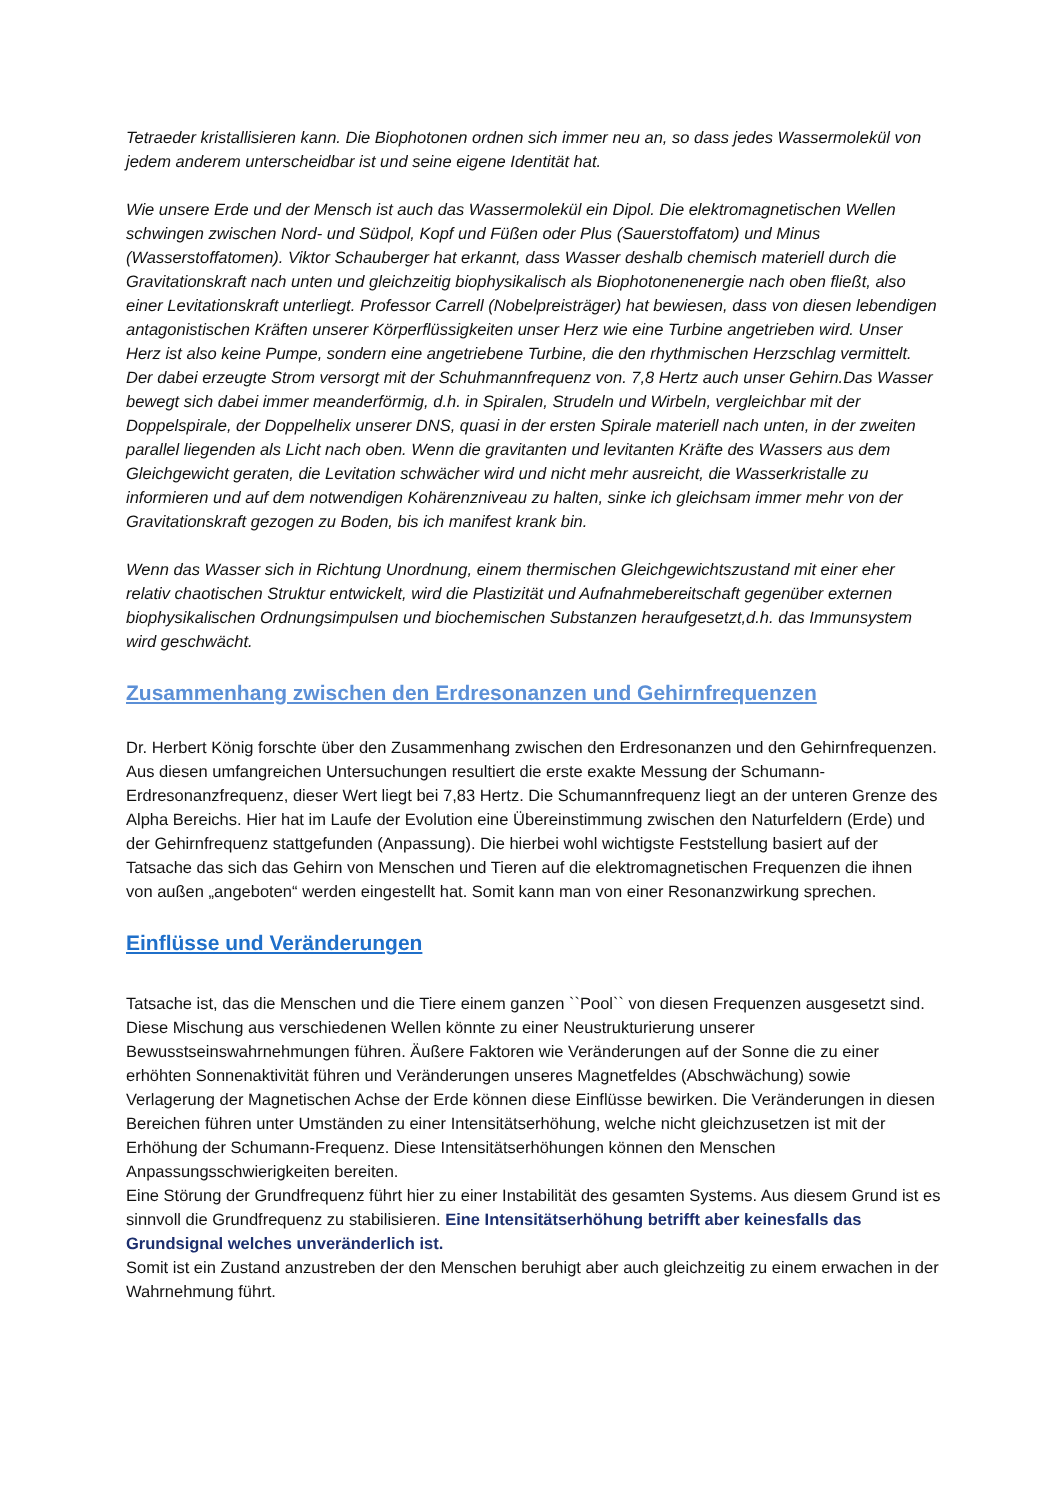Tetraeder kristallisieren kann. Die Biophotonen ordnen sich immer neu an, so dass jedes Wassermolekül von jedem anderem unterscheidbar ist und seine eigene Identität hat.
Wie unsere Erde und der Mensch ist auch das Wassermolekül ein Dipol. Die elektromagnetischen Wellen schwingen zwischen Nord- und Südpol, Kopf und Füßen oder Plus (Sauerstoffatom) und Minus (Wasserstoffatomen). Viktor Schauberger hat erkannt, dass Wasser deshalb chemisch materiell durch die Gravitationskraft nach unten und gleichzeitig biophysikalisch als Biophotonenenergie nach oben fließt, also einer Levitationskraft unterliegt. Professor Carrell (Nobelpreisträger) hat bewiesen, dass von diesen lebendigen antagonistischen Kräften unserer Körperflüssigkeiten unser Herz wie eine Turbine angetrieben wird. Unser Herz ist also keine Pumpe, sondern eine angetriebene Turbine, die den rhythmischen Herzschlag vermittelt. Der dabei erzeugte Strom versorgt mit der Schuhmannfrequenz von. 7,8 Hertz auch unser Gehirn.Das Wasser bewegt sich dabei immer meanderförmig, d.h. in Spiralen, Strudeln und Wirbeln, vergleichbar mit der Doppelspirale, der Doppelhelix unserer DNS, quasi in der ersten Spirale materiell nach unten, in der zweiten parallel liegenden als Licht nach oben. Wenn die gravitanten und levitanten Kräfte des Wassers aus dem Gleichgewicht geraten, die Levitation schwächer wird und nicht mehr ausreicht, die Wasserkristalle zu informieren und auf dem notwendigen Kohärenzniveau zu halten, sinke ich gleichsam immer mehr von der Gravitationskraft gezogen zu Boden, bis ich manifest krank bin.
Wenn das Wasser sich in Richtung Unordnung, einem thermischen Gleichgewichtszustand mit einer eher relativ chaotischen Struktur entwickelt, wird die Plastizität und Aufnahmebereitschaft gegenüber externen biophysikalischen Ordnungsimpulsen und biochemischen Substanzen heraufgesetzt,d.h. das Immunsystem wird geschwächt.
Zusammenhang zwischen den Erdresonanzen und Gehirnfrequenzen
Dr. Herbert König forschte über den Zusammenhang zwischen den Erdresonanzen und den Gehirnfrequenzen. Aus diesen umfangreichen Untersuchungen resultiert die erste exakte Messung der Schumann- Erdresonanzfrequenz, dieser Wert liegt bei 7,83 Hertz. Die Schumannfrequenz liegt an der unteren Grenze des Alpha Bereichs. Hier hat im Laufe der Evolution eine Übereinstimmung zwischen den Naturfeldern (Erde) und der Gehirnfrequenz stattgefunden (Anpassung). Die hierbei wohl wichtigste Feststellung basiert auf der Tatsache das sich das Gehirn von Menschen und Tieren auf die elektromagnetischen Frequenzen die ihnen von außen „angeboten“ werden eingestellt hat. Somit kann man von einer Resonanzwirkung sprechen.
Einflüsse und Veränderungen
Tatsache ist, das die Menschen und die Tiere einem ganzen ``Pool`` von diesen Frequenzen ausgesetzt sind. Diese Mischung aus verschiedenen Wellen könnte zu einer Neustrukturierung unserer Bewusstseinswahrnehmungen führen. Äußere Faktoren wie Veränderungen auf der Sonne die zu einer erhöhten Sonnenaktivität führen und Veränderungen unseres Magnetfeldes (Abschwächung) sowie Verlagerung der Magnetischen Achse der Erde können diese Einflüsse bewirken. Die Veränderungen in diesen Bereichen führen unter Umständen zu einer Intensitätserhöhung, welche nicht gleichzusetzen ist mit der Erhöhung der Schumann-Frequenz. Diese Intensitätserhöhungen können den Menschen Anpassungsschwierigkeiten bereiten.
Eine Störung der Grundfrequenz führt hier zu einer Instabilität des gesamten Systems. Aus diesem Grund ist es sinnvoll die Grundfrequenz zu stabilisieren. Eine Intensitätserhöhung betrifft aber keinesfalls das Grundsignal welches unveränderlich ist.
Somit ist ein Zustand anzustreben der den Menschen beruhigt aber auch gleichzeitig zu einem erwachen in der Wahrnehmung führt.